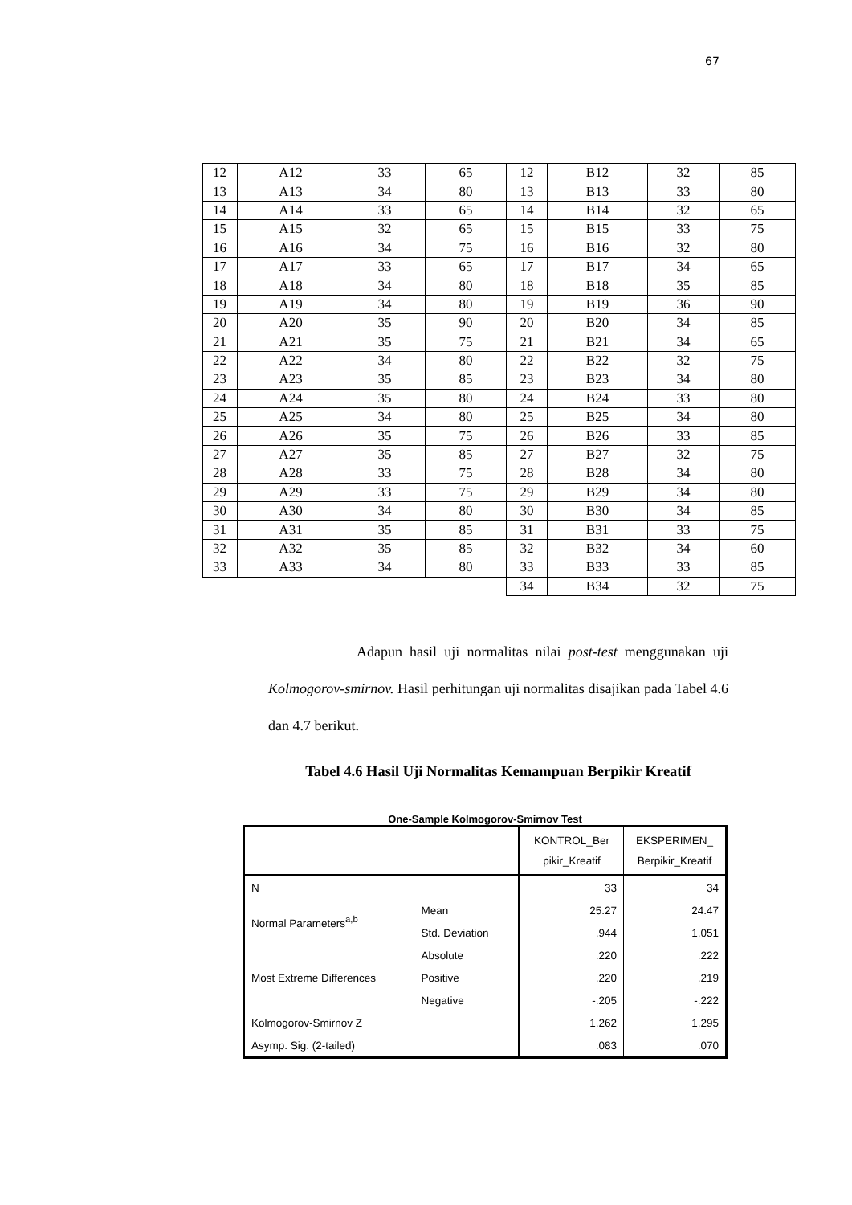67
| 12 | A12 | 33 | 65 | 12 | B12 | 32 | 85 |
| 13 | A13 | 34 | 80 | 13 | B13 | 33 | 80 |
| 14 | A14 | 33 | 65 | 14 | B14 | 32 | 65 |
| 15 | A15 | 32 | 65 | 15 | B15 | 33 | 75 |
| 16 | A16 | 34 | 75 | 16 | B16 | 32 | 80 |
| 17 | A17 | 33 | 65 | 17 | B17 | 34 | 65 |
| 18 | A18 | 34 | 80 | 18 | B18 | 35 | 85 |
| 19 | A19 | 34 | 80 | 19 | B19 | 36 | 90 |
| 20 | A20 | 35 | 90 | 20 | B20 | 34 | 85 |
| 21 | A21 | 35 | 75 | 21 | B21 | 34 | 65 |
| 22 | A22 | 34 | 80 | 22 | B22 | 32 | 75 |
| 23 | A23 | 35 | 85 | 23 | B23 | 34 | 80 |
| 24 | A24 | 35 | 80 | 24 | B24 | 33 | 80 |
| 25 | A25 | 34 | 80 | 25 | B25 | 34 | 80 |
| 26 | A26 | 35 | 75 | 26 | B26 | 33 | 85 |
| 27 | A27 | 35 | 85 | 27 | B27 | 32 | 75 |
| 28 | A28 | 33 | 75 | 28 | B28 | 34 | 80 |
| 29 | A29 | 33 | 75 | 29 | B29 | 34 | 80 |
| 30 | A30 | 34 | 80 | 30 | B30 | 34 | 85 |
| 31 | A31 | 35 | 85 | 31 | B31 | 33 | 75 |
| 32 | A32 | 35 | 85 | 32 | B32 | 34 | 60 |
| 33 | A33 | 34 | 80 | 33 | B33 | 33 | 85 |
| | | | | 34 | B34 | 32 | 75 |
Adapun hasil uji normalitas nilai post-test menggunakan uji Kolmogorov-smirnov. Hasil perhitungan uji normalitas disajikan pada Tabel 4.6 dan 4.7 berikut.
Tabel 4.6 Hasil Uji Normalitas Kemampuan Berpikir Kreatif
One-Sample Kolmogorov-Smirnov Test
| | | KONTROL_Ber pikir_Kreatif | EKSPERIMEN_ Berpikir_Kreatif |
| N | | 33 | 34 |
| Normal Parameters<sup>a,b</sup> | Mean | 25.27 | 24.47 |
| | Std. Deviation | .944 | 1.051 |
| Most Extreme Differences | Absolute | .220 | .222 |
| | Positive | .220 | .219 |
| | Negative | -.205 | -.222 |
| Kolmogorov-Smirnov Z | | 1.262 | 1.295 |
| Asymp. Sig. (2-tailed) | | .083 | .070 |